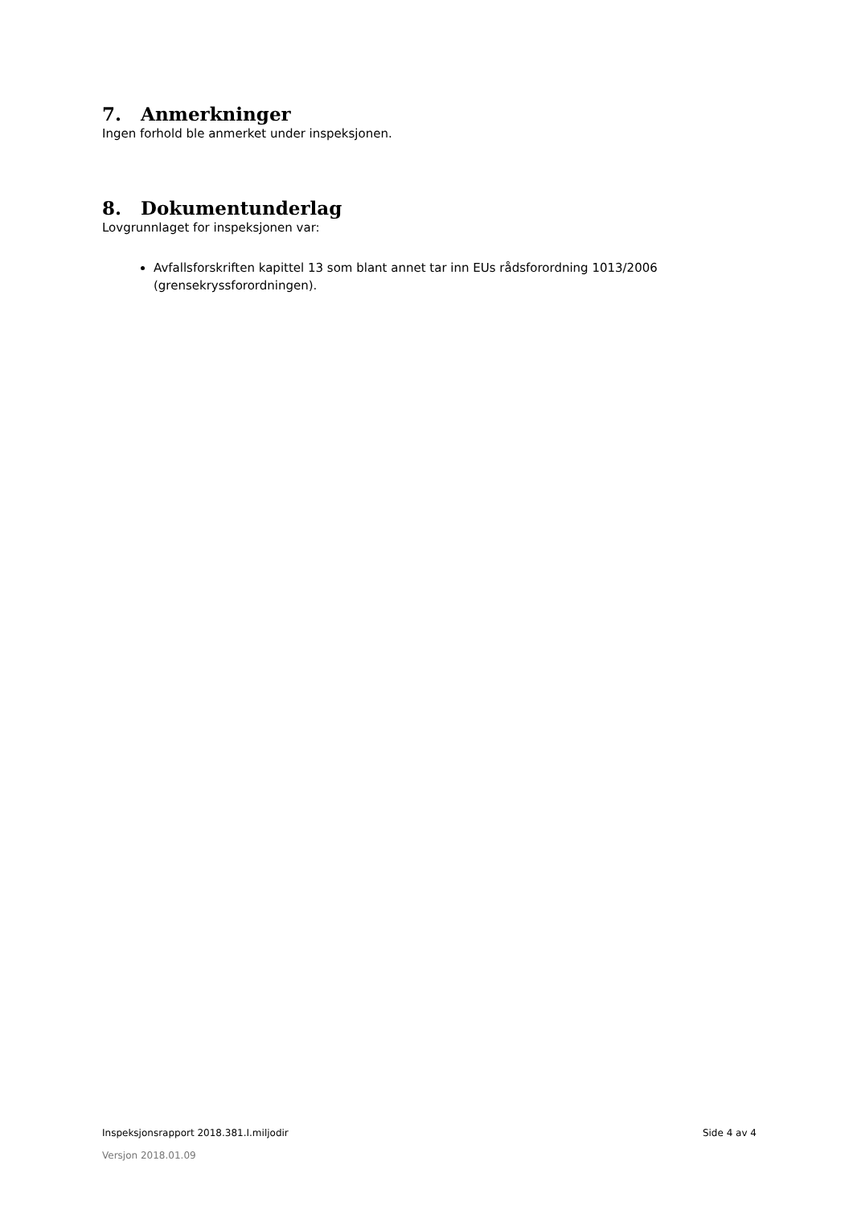7. Anmerkninger
Ingen forhold ble anmerket under inspeksjonen.
8. Dokumentunderlag
Lovgrunnlaget for inspeksjonen var:
Avfallsforskriften kapittel 13 som blant annet tar inn EUs rådsforordning 1013/2006 (grensekryssforordningen).
Inspeksjonsrapport 2018.381.I.miljodir Side 4 av 4
Versjon 2018.01.09